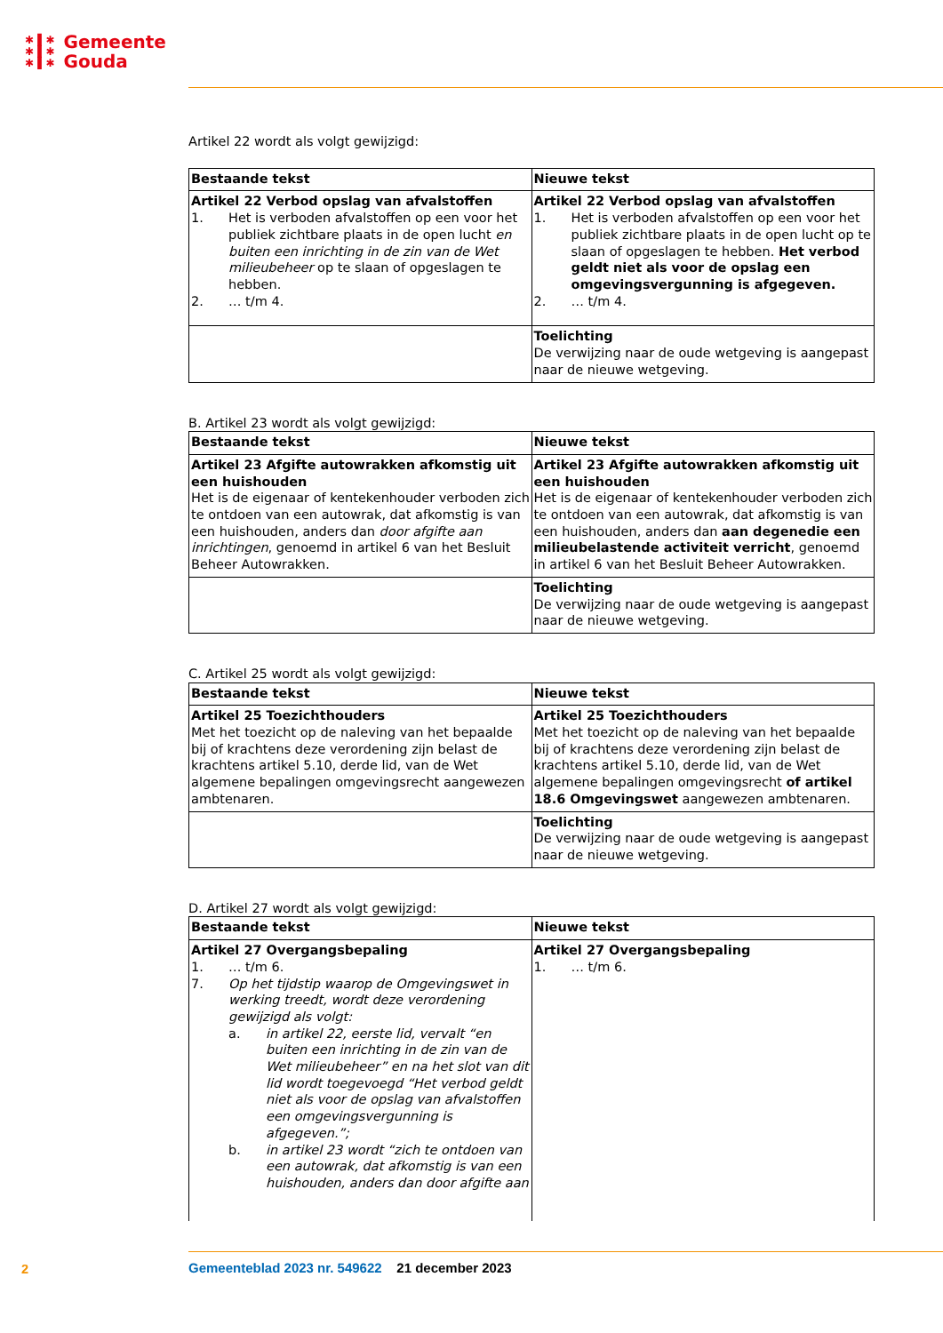✱ ▌✱
✱ ▌✱
✱ ▌✱
Gemeente
Gouda
Artikel 22 wordt als volgt gewijzigd:
| Bestaande tekst | Nieuwe tekst |
| --- | --- |
| Artikel 22 Verbod opslag van afvalstoffen 1. Het is verboden afvalstoffen op een voor het publiek zichtbare plaats in de open lucht en buiten een inrichting in de zin van de Wet milieubeheer op te slaan of opgeslagen te hebben. 2. … t/m 4. | Artikel 22 Verbod opslag van afvalstoffen 1. Het is verboden afvalstoffen op een voor het publiek zichtbare plaats in de open lucht op te slaan of opgeslagen te hebben. Het verbod geldt niet als voor de opslag een omgevingsvergunning is afgegeven. 2. … t/m 4. |
| | Toelichting De verwijzing naar de oude wetgeving is aangepast naar de nieuwe wetgeving. |
B. Artikel 23 wordt als volgt gewijzigd:
| Bestaande tekst | Nieuwe tekst |
| --- | --- |
| Artikel 23 Afgifte autowrakken afkomstig uit een huishouden Het is de eigenaar of kentekenhouder verboden zich te ontdoen van een autowrak, dat afkomstig is van een huishouden, anders dan door afgifte aan inrichtingen , genoemd in artikel 6 van het Besluit Beheer Autowrakken. | Artikel 23 Afgifte autowrakken afkomstig uit een huishouden Het is de eigenaar of kentekenhouder verboden zich te ontdoen van een autowrak, dat afkomstig is van een huishouden, anders dan aan degenedie een milieubelastende activiteit verricht , genoemd in artikel 6 van het Besluit Beheer Autowrakken. |
| | Toelichting De verwijzing naar de oude wetgeving is aangepast naar de nieuwe wetgeving. |
C. Artikel 25 wordt als volgt gewijzigd:
| Bestaande tekst | Nieuwe tekst |
| --- | --- |
| Artikel 25 Toezichthouders Met het toezicht op de naleving van het bepaalde bij of krachtens deze verordening zijn belast de krachtens artikel 5.10, derde lid, van de Wet algemene bepalingen omgevingsrecht aangewezen ambtenaren. | Artikel 25 Toezichthouders Met het toezicht op de naleving van het bepaalde bij of krachtens deze verordening zijn belast de krachtens artikel 5.10, derde lid, van de Wet algemene bepalingen omgevingsrecht of artikel 18.6 Omgevingswet aangewezen ambtenaren. |
| | Toelichting De verwijzing naar de oude wetgeving is aangepast naar de nieuwe wetgeving. |
D. Artikel 27 wordt als volgt gewijzigd:
| Bestaande tekst | Nieuwe tekst |
| --- | --- |
| Artikel 27 Overgangsbepaling 1. … t/m 6. 7. Op het tijdstip waarop de Omgevingswet in werking treedt, wordt deze verordening gewijzigd als volgt: a. in artikel 22, eerste lid, vervalt “en buiten een inrichting in de zin van de Wet milieubeheer” en na het slot van dit lid wordt toegevoegd “Het verbod geldt niet als voor de opslag van afvalstoffen een omgevingsvergunning is afgegeven.”; b. in artikel 23 wordt “zich te ontdoen van een autowrak, dat afkomstig is van een huishouden, anders dan door afgifte aan | Artikel 27 Overgangsbepaling 1. … t/m 6. |
2
Gemeenteblad 2023 nr. 549622 21 december 2023